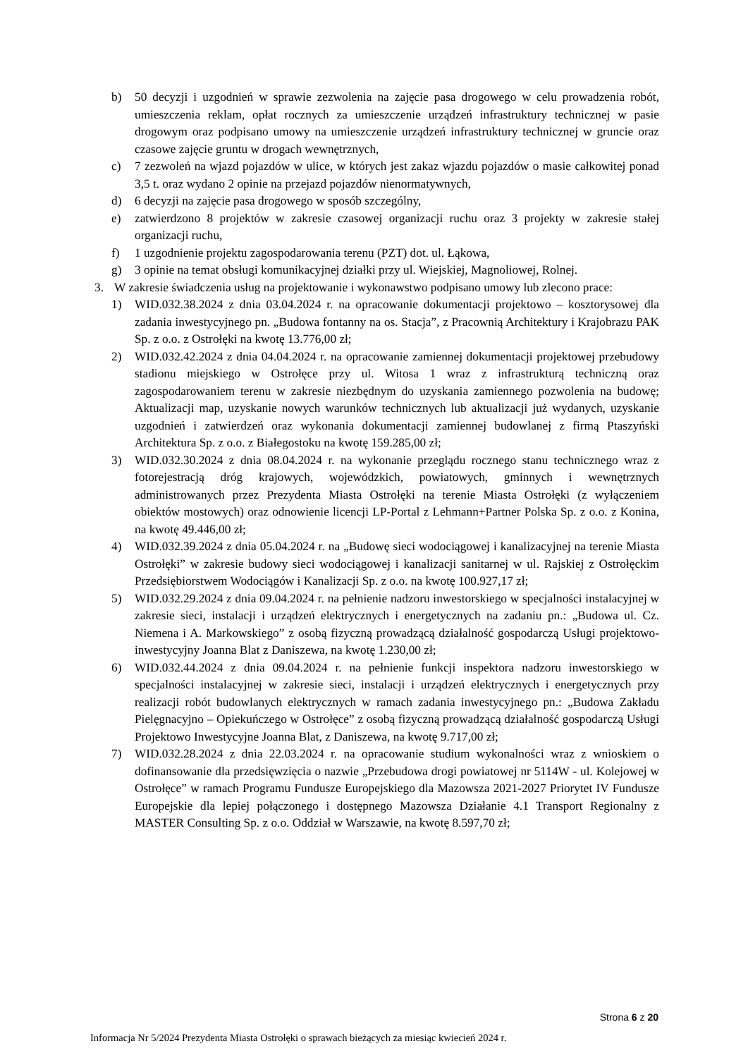b) 50 decyzji i uzgodnień w sprawie zezwolenia na zajęcie pasa drogowego w celu prowadzenia robót, umieszczenia reklam, opłat rocznych za umieszczenie urządzeń infrastruktury technicznej w pasie drogowym oraz podpisano umowy na umieszczenie urządzeń infrastruktury technicznej w gruncie oraz czasowe zajęcie gruntu w drogach wewnętrznych,
c) 7 zezwoleń na wjazd pojazdów w ulice, w których jest zakaz wjazdu pojazdów o masie całkowitej ponad 3,5 t. oraz wydano 2 opinie na przejazd pojazdów nienormatywnych,
d) 6 decyzji na zajęcie pasa drogowego w sposób szczególny,
e) zatwierdzono 8 projektów w zakresie czasowej organizacji ruchu oraz 3 projekty w zakresie stałej organizacji ruchu,
f) 1 uzgodnienie projektu zagospodarowania terenu (PZT) dot. ul. Łąkowa,
g) 3 opinie na temat obsługi komunikacyjnej działki przy ul. Wiejskiej, Magnoliowej, Rolnej.
3. W zakresie świadczenia usług na projektowanie i wykonawstwo podpisano umowy lub zlecono prace:
1) WID.032.38.2024 z dnia 03.04.2024 r. na opracowanie dokumentacji projektowo – kosztorysowej dla zadania inwestycyjnego pn. „Budowa fontanny na os. Stacja”, z Pracownią Architektury i Krajobrazu PAK Sp. z o.o. z Ostrołęki na kwotę 13.776,00 zł;
2) WID.032.42.2024 z dnia 04.04.2024 r. na opracowanie zamiennej dokumentacji projektowej przebudowy stadionu miejskiego w Ostrołęce przy ul. Witosa 1 wraz z infrastrukturą techniczną oraz zagospodarowaniem terenu w zakresie niezbędnym do uzyskania zamiennego pozwolenia na budowę; Aktualizacji map, uzyskanie nowych warunków technicznych lub aktualizacji już wydanych, uzyskanie uzgodnień i zatwierdzeń oraz wykonania dokumentacji zamiennej budowlanej z firmą Ptaszyński Architektura Sp. z o.o. z Białegostoku na kwotę 159.285,00 zł;
3) WID.032.30.2024 z dnia 08.04.2024 r. na wykonanie przeglądu rocznego stanu technicznego wraz z fotorejestracją dróg krajowych, wojewódzkich, powiatowych, gminnych i wewnętrznych administrowanych przez Prezydenta Miasta Ostrołęki na terenie Miasta Ostrołęki (z wyłączeniem obiektów mostowych) oraz odnowienie licencji LP-Portal z Lehmann+Partner Polska Sp. z o.o. z Konina, na kwotę 49.446,00 zł;
4) WID.032.39.2024 z dnia 05.04.2024 r. na „Budowę sieci wodociągowej i kanalizacyjnej na terenie Miasta Ostrołęki” w zakresie budowy sieci wodociągowej i kanalizacji sanitarnej w ul. Rajskiej z Ostrołęckim Przedsiębiorstwem Wodociągów i Kanalizacji Sp. z o.o. na kwotę 100.927,17 zł;
5) WID.032.29.2024 z dnia 09.04.2024 r. na pełnienie nadzoru inwestorskiego w specjalności instalacyjnej w zakresie sieci, instalacji i urządzeń elektrycznych i energetycznych na zadaniu pn.: „Budowa ul. Cz. Niemena i A. Markowskiego” z osobą fizyczną prowadzącą działalność gospodarczą Usługi projektowo-inwestycyjny Joanna Blat z Daniszewa, na kwotę 1.230,00 zł;
6) WID.032.44.2024 z dnia 09.04.2024 r. na pełnienie funkcji inspektora nadzoru inwestorskiego w specjalności instalacyjnej w zakresie sieci, instalacji i urządzeń elektrycznych i energetycznych przy realizacji robót budowlanych elektrycznych w ramach zadania inwestycyjnego pn.: „Budowa Zakładu Pielęgnacyjno – Opiekuńczego w Ostrołęce” z osobą fizyczną prowadzącą działalność gospodarczą Usługi Projektowo Inwestycyjne Joanna Blat, z Daniszewa, na kwotę 9.717,00 zł;
7) WID.032.28.2024 z dnia 22.03.2024 r. na opracowanie studium wykonalności wraz z wnioskiem o dofinansowanie dla przedsięwzięcia o nazwie „Przebudowa drogi powiatowej nr 5114W - ul. Kolejowej w Ostrołęce” w ramach Programu Fundusze Europejskiego dla Mazowsza 2021-2027 Priorytet IV Fundusze Europejskie dla lepiej połączonego i dostępnego Mazowsza Działanie 4.1 Transport Regionalny z MASTER Consulting Sp. z o.o. Oddział w Warszawie, na kwotę 8.597,70 zł;
Strona 6 z 20
Informacja Nr 5/2024 Prezydenta Miasta Ostrołęki o sprawach bieżących za miesiąc kwiecień 2024 r.